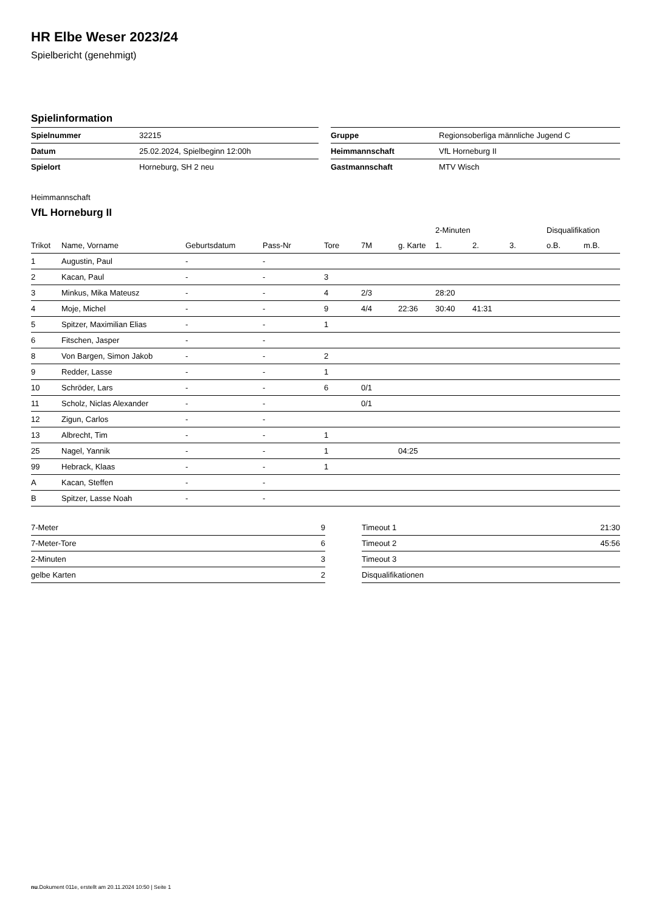HR Elbe Weser 2023/24
Spielbericht (genehmigt)
Spielinformation
| Spielnummer | 32215 |
| Datum | 25.02.2024, Spielbeginn 12:00h |
| Spielort | Horneburg, SH 2 neu |
| Gruppe | Regionsoberliga männliche Jugend C |
| Heimmannschaft | VfL Horneburg II |
| Gastmannschaft | MTV Wisch |
Heimmannschaft
VfL Horneburg II
| | | | | | | | 2-Minuten | | | Disqualifikation | |
| --- | --- | --- | --- | --- | --- | --- | --- | --- | --- | --- | --- |
| Trikot | Name, Vorname | Geburtsdatum | Pass-Nr | Tore | 7M | g. Karte | 1. | 2. | 3. | o.B. | m.B. |
| 1 | Augustin, Paul | - | - | | | | | | | | |
| 2 | Kacan, Paul | - | - | 3 | | | | | | | |
| 3 | Minkus, Mika Mateusz | - | - | 4 | 2/3 | | 28:20 | | | | |
| 4 | Moje, Michel | - | - | 9 | 4/4 | 22:36 | 30:40 | 41:31 | | | |
| 5 | Spitzer, Maximilian Elias | - | - | 1 | | | | | | | |
| 6 | Fitschen, Jasper | - | - | | | | | | | | |
| 8 | Von Bargen, Simon Jakob | - | - | 2 | | | | | | | |
| 9 | Redder, Lasse | - | - | 1 | | | | | | | |
| 10 | Schröder, Lars | - | - | 6 | 0/1 | | | | | | |
| 11 | Scholz, Niclas Alexander | - | - | | 0/1 | | | | | | |
| 12 | Zigun, Carlos | - | - | | | | | | | | |
| 13 | Albrecht, Tim | - | - | 1 | | | | | | | |
| 25 | Nagel, Yannik | - | - | 1 | | 04:25 | | | | | |
| 99 | Hebrack, Klaas | - | - | 1 | | | | | | | |
| A | Kacan, Steffen | - | - | | | | | | | | |
| B | Spitzer, Lasse Noah | - | - | | | | | | | | |
| 7-Meter | 9 |
| 7-Meter-Tore | 6 |
| 2-Minuten | 3 |
| gelbe Karten | 2 |
| Timeout 1 | 21:30 |
| Timeout 2 | 45:56 |
| Timeout 3 | |
| Disqualifikationen | |
nu.Dokument 011e, erstellt am 20.11.2024 10:50 | Seite 1